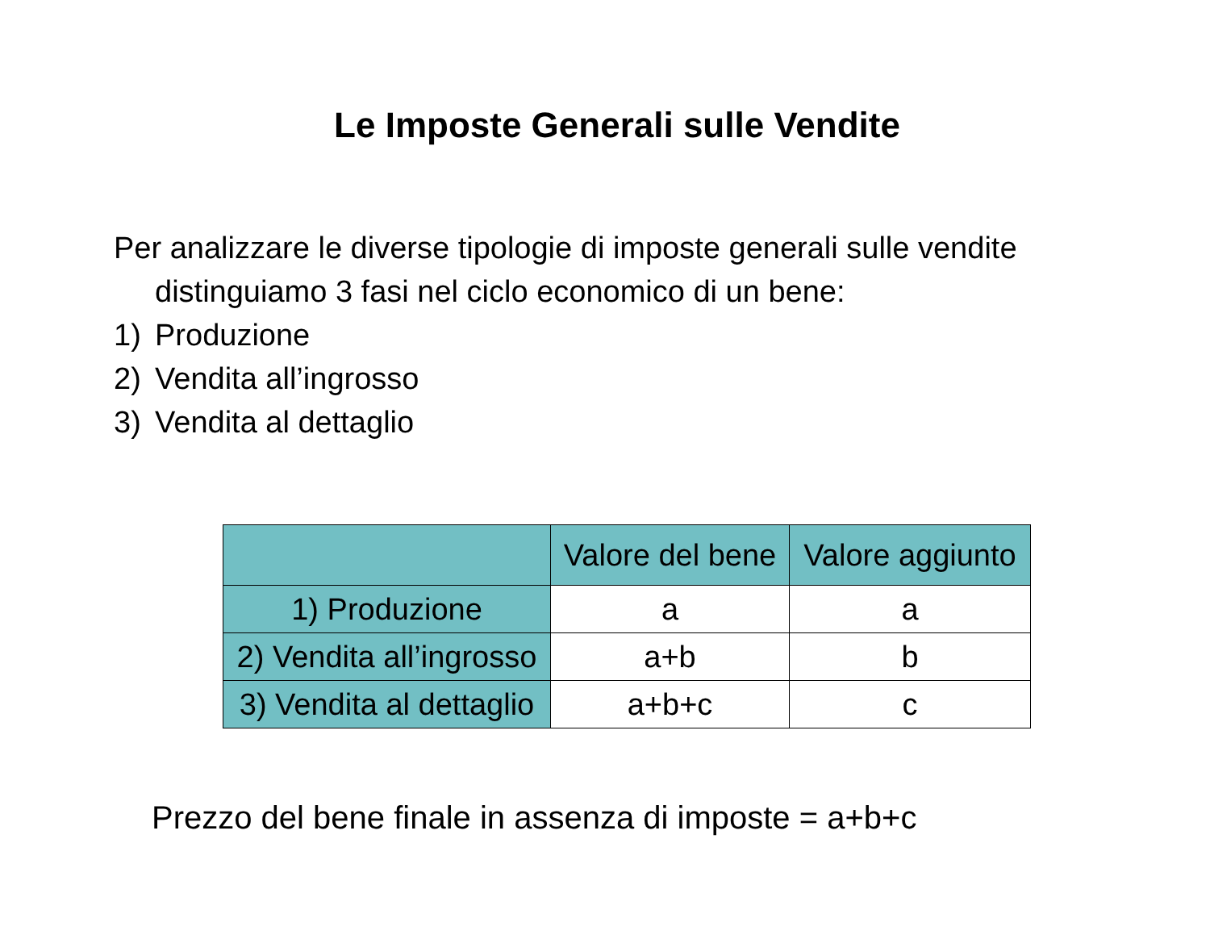Le Imposte Generali sulle Vendite
Per analizzare le diverse tipologie di imposte generali sulle vendite distinguiamo 3 fasi nel ciclo economico di un bene:
1) Produzione
2) Vendita all’ingrosso
3) Vendita al dettaglio
| | Valore del bene | Valore aggiunto |
| --- | --- | --- |
| 1) Produzione | a | a |
| 2) Vendita all’ingrosso | a+b | b |
| 3) Vendita al dettaglio | a+b+c | c |
Prezzo del bene finale in assenza di imposte = a+b+c